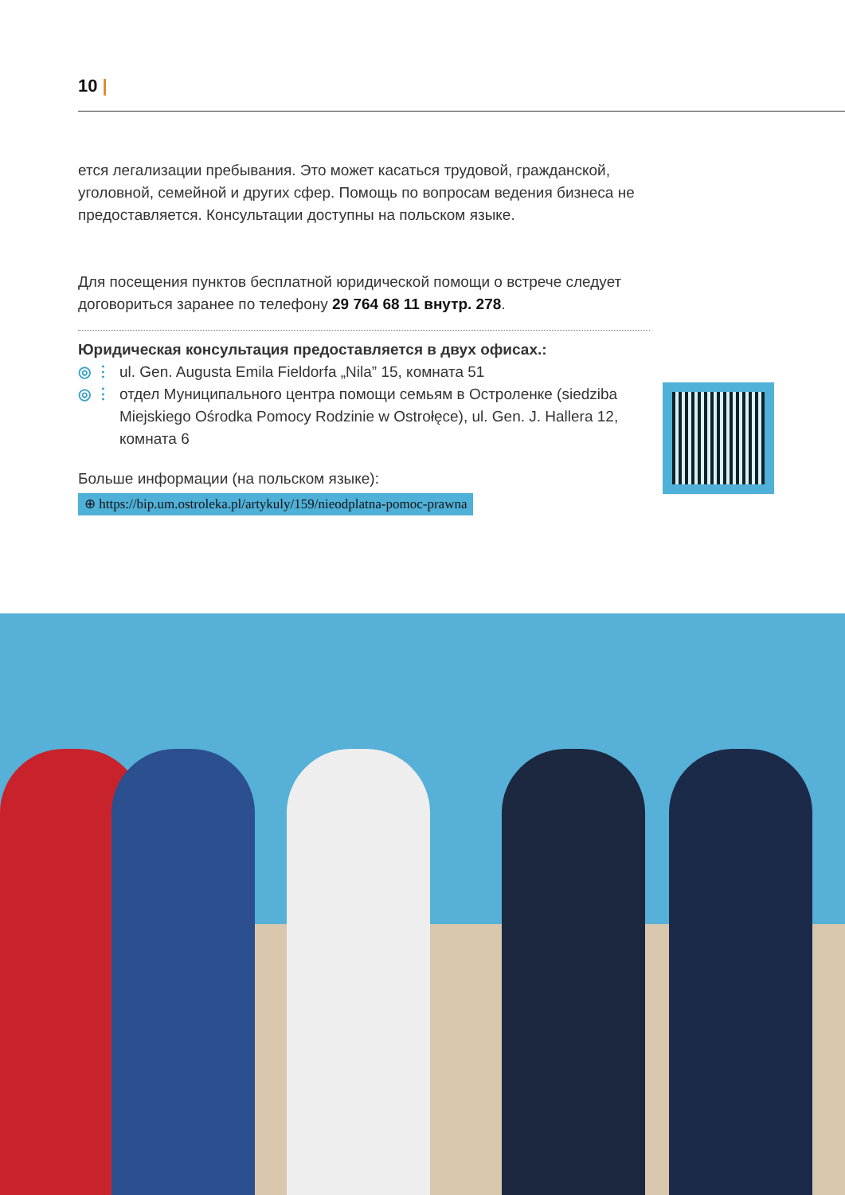10 |
ется легализации пребывания. Это может касаться трудовой, гражданской, уголовной, семейной и других сфер. Помощь по вопросам ведения бизнеса не предоставляется. Консультации доступны на польском языке.
Для посещения пунктов бесплатной юридической помощи о встрече следует договориться заранее по телефону 29 764 68 11 внутр. 278.
Юридическая консультация предоставляется в двух офисах.:
◎ ⋮ ul. Gen. Augusta Emila Fieldorfa „Nila” 15, комната 51
◎ ⋮ отдел Муниципального центра помощи семьям в Остроленке (siedziba Miejskiego Ośrodka Pomocy Rodzinie w Ostrołęce), ul. Gen. J. Hallera 12, комната 6
Больше информации (на польском языке):
⊕ https://bip.um.ostroleka.pl/artykuly/159/nieodplatna-pomoc-prawna